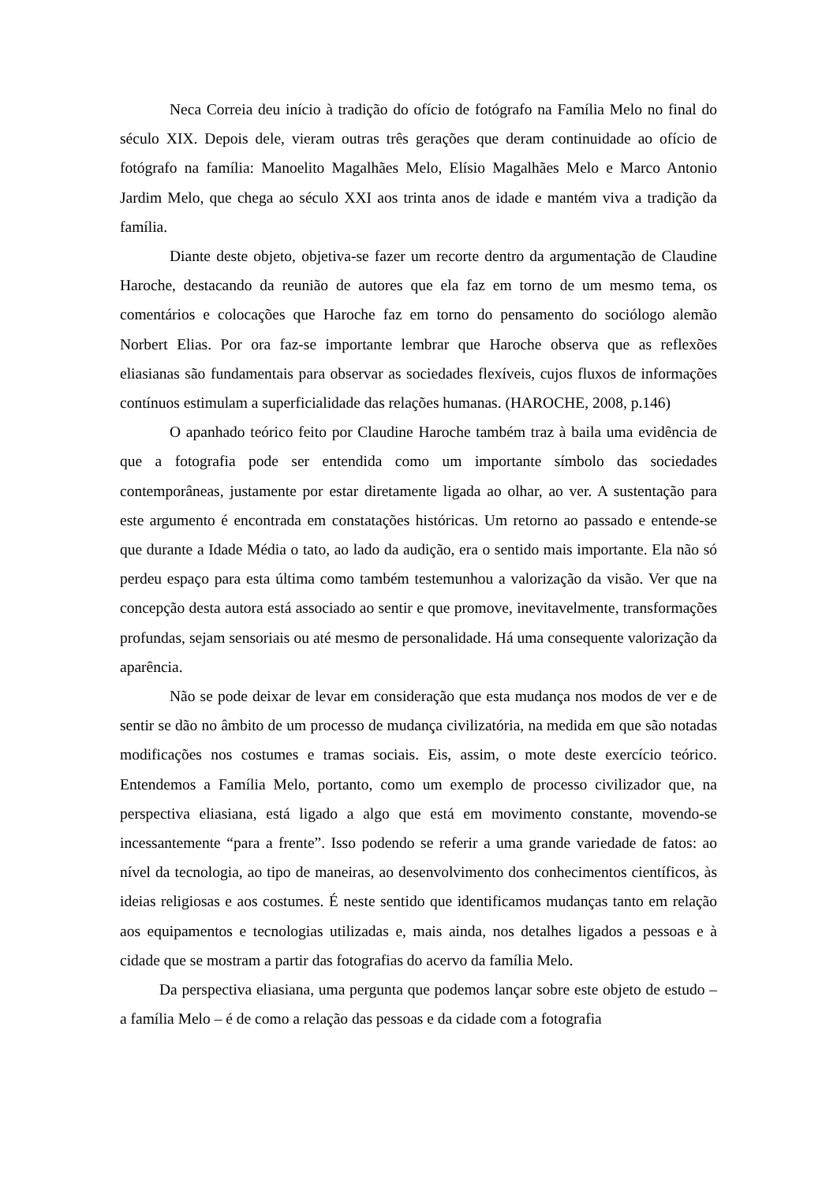Neca Correia deu início à tradição do ofício de fotógrafo na Família Melo no final do século XIX. Depois dele, vieram outras três gerações que deram continuidade ao ofício de fotógrafo na família: Manoelito Magalhães Melo, Elísio Magalhães Melo e Marco Antonio Jardim Melo, que chega ao século XXI aos trinta anos de idade e mantém viva a tradição da família.
Diante deste objeto, objetiva-se fazer um recorte dentro da argumentação de Claudine Haroche, destacando da reunião de autores que ela faz em torno de um mesmo tema, os comentários e colocações que Haroche faz em torno do pensamento do sociólogo alemão Norbert Elias. Por ora faz-se importante lembrar que Haroche observa que as reflexões eliasianas são fundamentais para observar as sociedades flexíveis, cujos fluxos de informações contínuos estimulam a superficialidade das relações humanas. (HAROCHE, 2008, p.146)
O apanhado teórico feito por Claudine Haroche também traz à baila uma evidência de que a fotografia pode ser entendida como um importante símbolo das sociedades contemporâneas, justamente por estar diretamente ligada ao olhar, ao ver. A sustentação para este argumento é encontrada em constatações históricas. Um retorno ao passado e entende-se que durante a Idade Média o tato, ao lado da audição, era o sentido mais importante. Ela não só perdeu espaço para esta última como também testemunhou a valorização da visão. Ver que na concepção desta autora está associado ao sentir e que promove, inevitavelmente, transformações profundas, sejam sensoriais ou até mesmo de personalidade. Há uma consequente valorização da aparência.
Não se pode deixar de levar em consideração que esta mudança nos modos de ver e de sentir se dão no âmbito de um processo de mudança civilizatória, na medida em que são notadas modificações nos costumes e tramas sociais. Eis, assim, o mote deste exercício teórico. Entendemos a Família Melo, portanto, como um exemplo de processo civilizador que, na perspectiva eliasiana, está ligado a algo que está em movimento constante, movendo-se incessantemente “para a frente”. Isso podendo se referir a uma grande variedade de fatos: ao nível da tecnologia, ao tipo de maneiras, ao desenvolvimento dos conhecimentos científicos, às ideias religiosas e aos costumes. É neste sentido que identificamos mudanças tanto em relação aos equipamentos e tecnologias utilizadas e, mais ainda, nos detalhes ligados a pessoas e à cidade que se mostram a partir das fotografias do acervo da família Melo.
Da perspectiva eliasiana, uma pergunta que podemos lançar sobre este objeto de estudo – a família Melo – é de como a relação das pessoas e da cidade com a fotografia